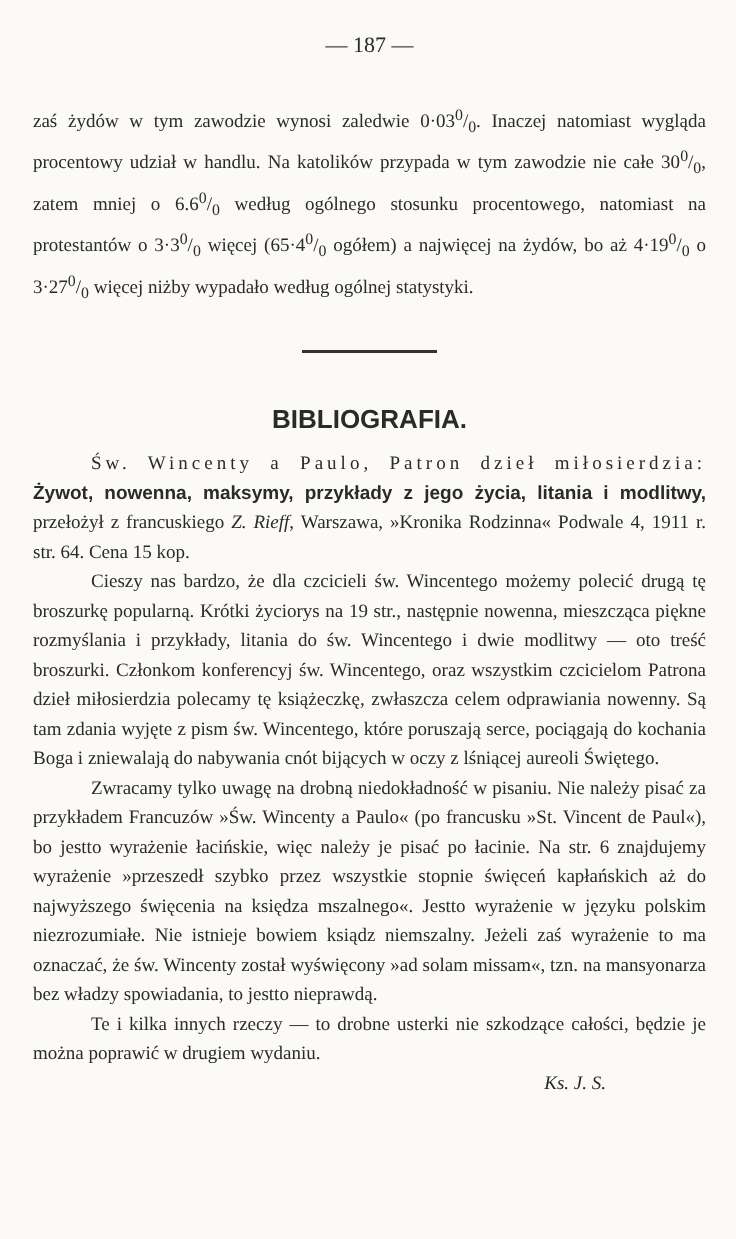— 187 —
zaś żydów w tym zawodzie wynosi zaledwie 0·030/0. Inaczej natomiast wygląda procentowy udział w handlu. Na katolików przypada w tym zawodzie nie całe 300/0, zatem mniej o 6.60/0 według ogólnego stosunku procentowego, natomiast na protestantów o 3·30/0 więcej (65·40/0 ogółem) a najwięcej na żydów, bo aż 4·190/0 o 3·270/0 więcej niżby wypadało według ogólnej statystyki.
BIBLIOGRAFIA.
Św. Wincenty a Paulo, Patron dzieł miłosierdzia: Żywot, nowenna, maksymy, przykłady z jego życia, litania i modlitwy, przełożył z francuskiego Z. Rieff, Warszawa, »Kronika Rodzinna« Podwale 4, 1911 r. str. 64. Cena 15 kop.
Cieszy nas bardzo, że dla czcicieli św. Wincentego możemy polecić drugą tę broszurkę popularną. Krótki życiorys na 19 str., następnie nowenna, mieszcząca piękne rozmyślania i przykłady, litania do św. Wincentego i dwie modlitwy — oto treść broszurki. Członkom konferencyj św. Wincentego, oraz wszystkim czcicielom Patrona dzieł miłosierdzia polecamy tę książeczkę, zwłaszcza celem odprawiania nowenny. Są tam zdania wyjęte z pism św. Wincentego, które poruszają serce, pociągają do kochania Boga i zniewalają do nabywania cnót bijących w oczy z lśniącej aureoli Świętego.
Zwracamy tylko uwagę na drobną niedokładność w pisaniu. Nie należy pisać za przykładem Francuzów »Św. Wincenty a Paulo« (po francusku »St. Vincent de Paul«), bo jestto wyrażenie łacińskie, więc należy je pisać po łacinie. Na str. 6 znajdujemy wyrażenie »przeszedł szybko przez wszystkie stopnie święceń kapłańskich aż do najwyższego święcenia na księdza mszalnego«. Jestto wyrażenie w języku polskim niezrozumiałe. Nie istnieje bowiem ksiądz niemszalny. Jeżeli zaś wyrażenie to ma oznaczać, że św. Wincenty został wyświęcony »ad solam missam«, tzn. na mansyonarza bez władzy spowiadania, to jestto nieprawdą.
Te i kilka innych rzeczy — to drobne usterki nie szkodzące całości, będzie je można poprawić w drugiem wydaniu.
Ks. J. S.